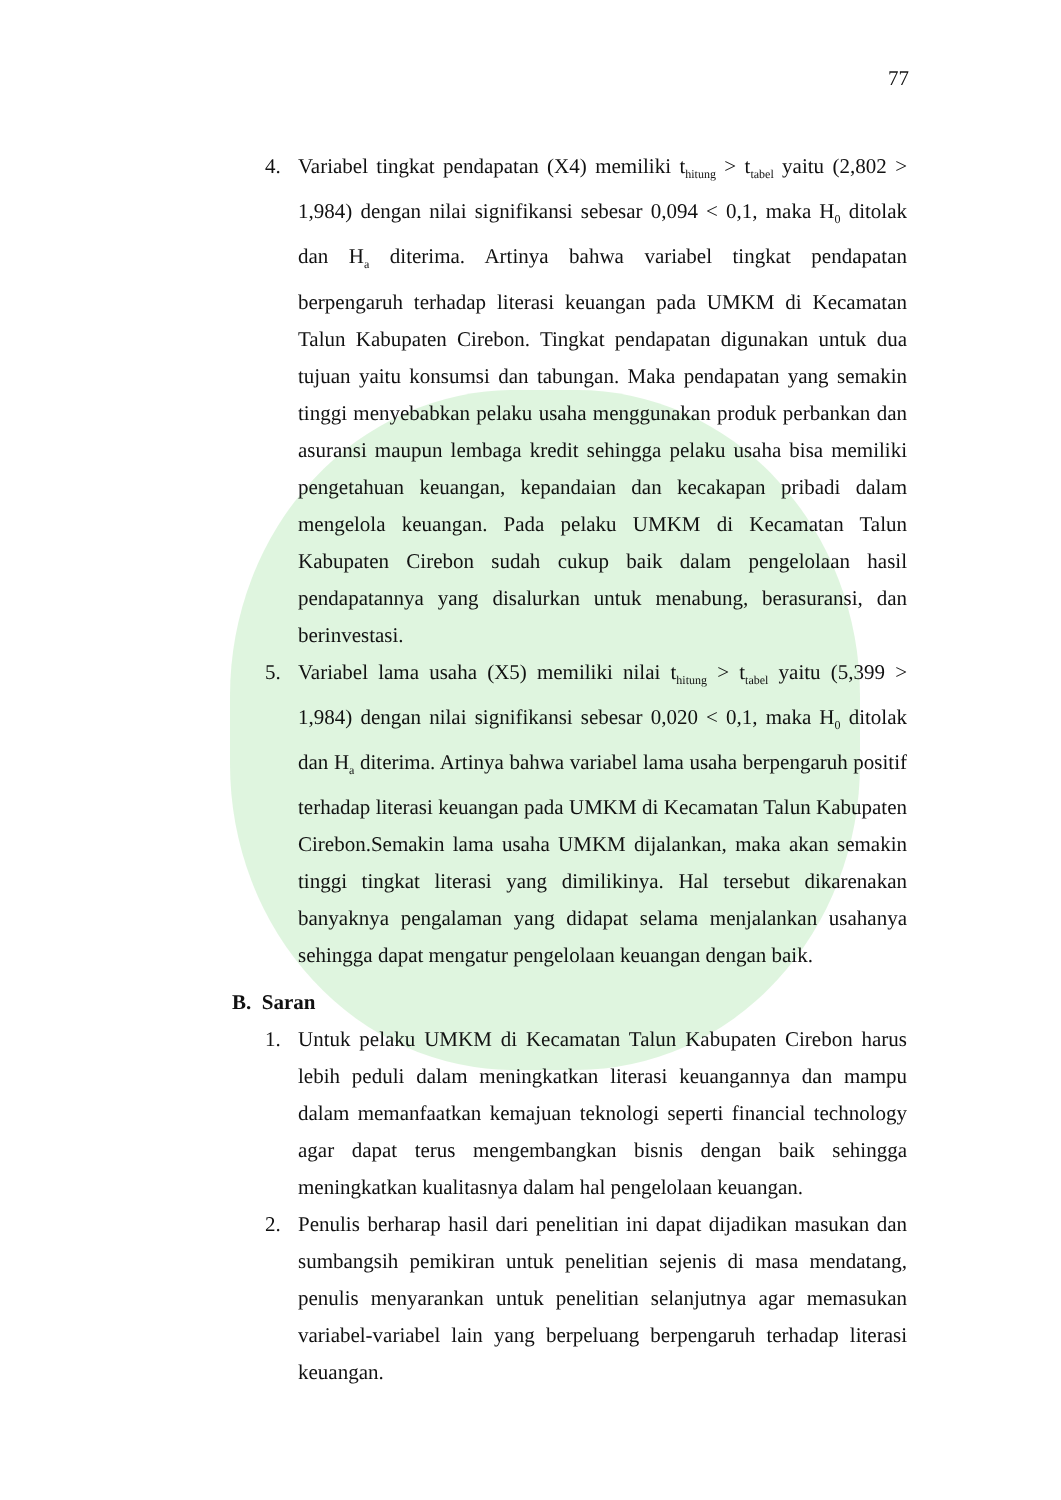77
4. Variabel tingkat pendapatan (X4) memiliki t<sub>hitung</sub> > t<sub>tabel</sub> yaitu (2,802 > 1,984) dengan nilai signifikansi sebesar 0,094 < 0,1, maka H<sub>0</sub> ditolak dan H<sub>a</sub> diterima. Artinya bahwa variabel tingkat pendapatan berpengaruh terhadap literasi keuangan pada UMKM di Kecamatan Talun Kabupaten Cirebon. Tingkat pendapatan digunakan untuk dua tujuan yaitu konsumsi dan tabungan. Maka pendapatan yang semakin tinggi menyebabkan pelaku usaha menggunakan produk perbankan dan asuransi maupun lembaga kredit sehingga pelaku usaha bisa memiliki pengetahuan keuangan, kepandaian dan kecakapan pribadi dalam mengelola keuangan. Pada pelaku UMKM di Kecamatan Talun Kabupaten Cirebon sudah cukup baik dalam pengelolaan hasil pendapatannya yang disalurkan untuk menabung, berasuransi, dan berinvestasi.
5. Variabel lama usaha (X5) memiliki nilai t<sub>hitung</sub> > t<sub>tabel</sub> yaitu (5,399 > 1,984) dengan nilai signifikansi sebesar 0,020 < 0,1, maka H<sub>0</sub> ditolak dan H<sub>a</sub> diterima. Artinya bahwa variabel lama usaha berpengaruh positif terhadap literasi keuangan pada UMKM di Kecamatan Talun Kabupaten Cirebon.Semakin lama usaha UMKM dijalankan, maka akan semakin tinggi tingkat literasi yang dimilikinya. Hal tersebut dikarenakan banyaknya pengalaman yang didapat selama menjalankan usahanya sehingga dapat mengatur pengelolaan keuangan dengan baik.
B. Saran
1. Untuk pelaku UMKM di Kecamatan Talun Kabupaten Cirebon harus lebih peduli dalam meningkatkan literasi keuangannya dan mampu dalam memanfaatkan kemajuan teknologi seperti financial technology agar dapat terus mengembangkan bisnis dengan baik sehingga meningkatkan kualitasnya dalam hal pengelolaan keuangan.
2. Penulis berharap hasil dari penelitian ini dapat dijadikan masukan dan sumbangsih pemikiran untuk penelitian sejenis di masa mendatang, penulis menyarankan untuk penelitian selanjutnya agar memasukan variabel-variabel lain yang berpeluang berpengaruh terhadap literasi keuangan.